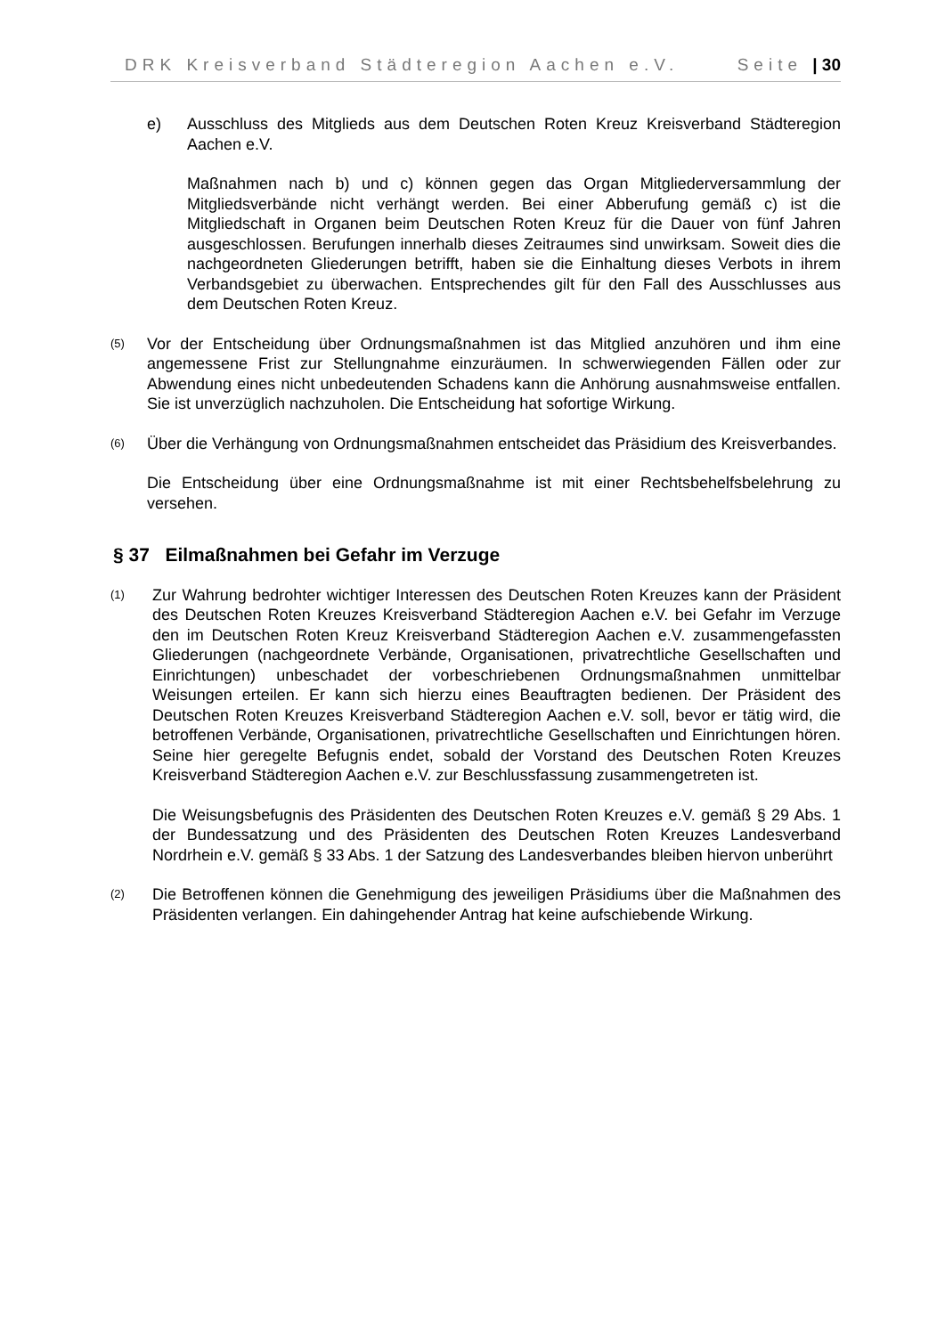DRK Kreisverband Städteregion Aachen e.V. Seite | 30
e) Ausschluss des Mitglieds aus dem Deutschen Roten Kreuz Kreisverband Städteregion Aachen e.V.
Maßnahmen nach b) und c) können gegen das Organ Mitgliederversammlung der Mitgliedsverbände nicht verhängt werden. Bei einer Abberufung gemäß c) ist die Mitgliedschaft in Organen beim Deutschen Roten Kreuz für die Dauer von fünf Jahren ausgeschlossen. Berufungen innerhalb dieses Zeitraumes sind unwirksam. Soweit dies die nachgeordneten Gliederungen betrifft, haben sie die Einhaltung dieses Verbots in ihrem Verbandsgebiet zu überwachen. Entsprechendes gilt für den Fall des Ausschlusses aus dem Deutschen Roten Kreuz.
(5)
Vor der Entscheidung über Ordnungsmaßnahmen ist das Mitglied anzuhören und ihm eine angemessene Frist zur Stellungnahme einzuräumen. In schwerwiegenden Fällen oder zur Abwendung eines nicht unbedeutenden Schadens kann die Anhörung ausnahmsweise entfallen. Sie ist unverzüglich nachzuholen. Die Entscheidung hat sofortige Wirkung.
(6)
Über die Verhängung von Ordnungsmaßnahmen entscheidet das Präsidium des Kreisverbandes.
Die Entscheidung über eine Ordnungsmaßnahme ist mit einer Rechtsbehelfsbelehrung zu versehen.
§ 37 Eilmaßnahmen bei Gefahr im Verzuge
(1)
Zur Wahrung bedrohter wichtiger Interessen des Deutschen Roten Kreuzes kann der Präsident des Deutschen Roten Kreuzes Kreisverband Städteregion Aachen e.V. bei Gefahr im Verzuge den im Deutschen Roten Kreuz Kreisverband Städteregion Aachen e.V. zusammengefassten Gliederungen (nachgeordnete Verbände, Organisationen, privatrechtliche Gesellschaften und Einrichtungen) unbeschadet der vorbeschriebenen Ordnungsmaßnahmen unmittelbar Weisungen erteilen. Er kann sich hierzu eines Beauftragten bedienen. Der Präsident des Deutschen Roten Kreuzes Kreisverband Städteregion Aachen e.V. soll, bevor er tätig wird, die betroffenen Verbände, Organisationen, privatrechtliche Gesellschaften und Einrichtungen hören. Seine hier geregelte Befugnis endet, sobald der Vorstand des Deutschen Roten Kreuzes Kreisverband Städteregion Aachen e.V. zur Beschlussfassung zusammengetreten ist.
Die Weisungsbefugnis des Präsidenten des Deutschen Roten Kreuzes e.V. gemäß § 29 Abs. 1 der Bundessatzung und des Präsidenten des Deutschen Roten Kreuzes Landesverband Nordrhein e.V. gemäß § 33 Abs. 1 der Satzung des Landesverbandes bleiben hiervon unberührt
(2)
Die Betroffenen können die Genehmigung des jeweiligen Präsidiums über die Maßnahmen des Präsidenten verlangen. Ein dahingehender Antrag hat keine aufschiebende Wirkung.